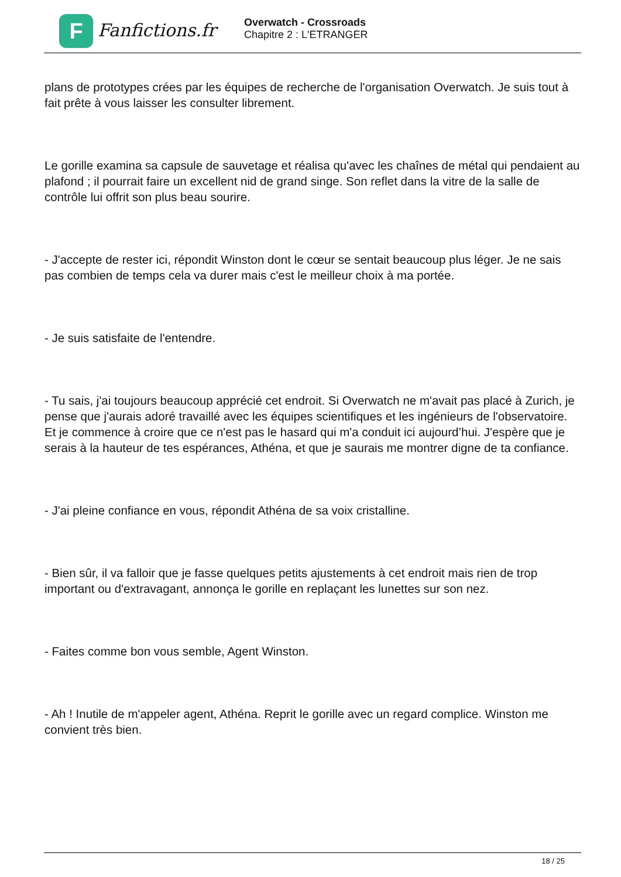F
Fanfictions.fr
Overwatch - Crossroads
Chapitre 2 : L'ETRANGER
plans de prototypes crées par les équipes de recherche de l'organisation Overwatch. Je suis tout à fait prête à vous laisser les consulter librement.
Le gorille examina sa capsule de sauvetage et réalisa qu'avec les chaînes de métal qui pendaient au plafond ; il pourrait faire un excellent nid de grand singe. Son reflet dans la vitre de la salle de contrôle lui offrit son plus beau sourire.
- J'accepte de rester ici, répondit Winston dont le cœur se sentait beaucoup plus léger. Je ne sais pas combien de temps cela va durer mais c'est le meilleur choix à ma portée.
- Je suis satisfaite de l'entendre.
- Tu sais, j'ai toujours beaucoup apprécié cet endroit. Si Overwatch ne m'avait pas placé à Zurich, je pense que j'aurais adoré travaillé avec les équipes scientifiques et les ingénieurs de l'observatoire. Et je commence à croire que ce n'est pas le hasard qui m'a conduit ici aujourd’hui. J'espère que je serais à la hauteur de tes espérances, Athéna, et que je saurais me montrer digne de ta confiance.
- J'ai pleine confiance en vous, répondit Athéna de sa voix cristalline.
- Bien sûr, il va falloir que je fasse quelques petits ajustements à cet endroit mais rien de trop important ou d'extravagant, annonça le gorille en replaçant les lunettes sur son nez.
- Faites comme bon vous semble, Agent Winston.
- Ah ! Inutile de m'appeler agent, Athéna. Reprit le gorille avec un regard complice. Winston me convient très bien.
18 / 25